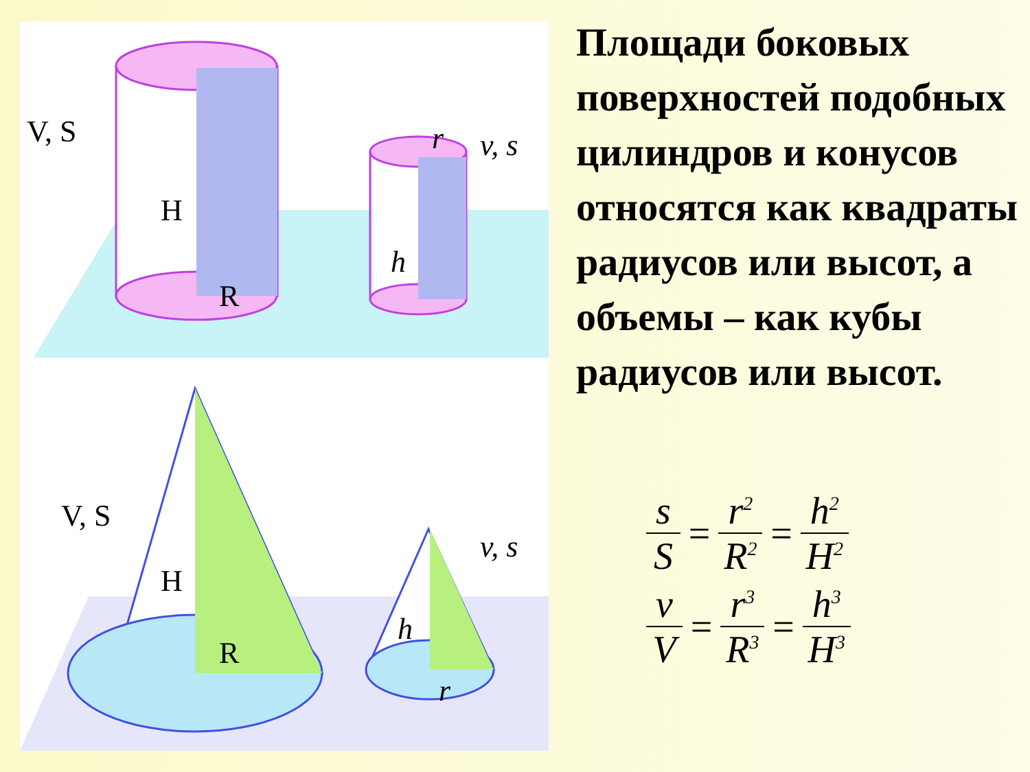V, S
H
R
v, s
r
h
V, S
H
R
v, s
h
r
Площади боковых поверхностей подобных цилиндров и конусов относятся как квадраты радиусов или высот, а объемы – как кубы радиусов или высот.
s S = r<sup>2</sup> R<sup>2</sup> = h<sup>2</sup> H<sup>2</sup>
v V = r<sup>3</sup> R<sup>3</sup> = h<sup>3</sup> H<sup>3</sup>